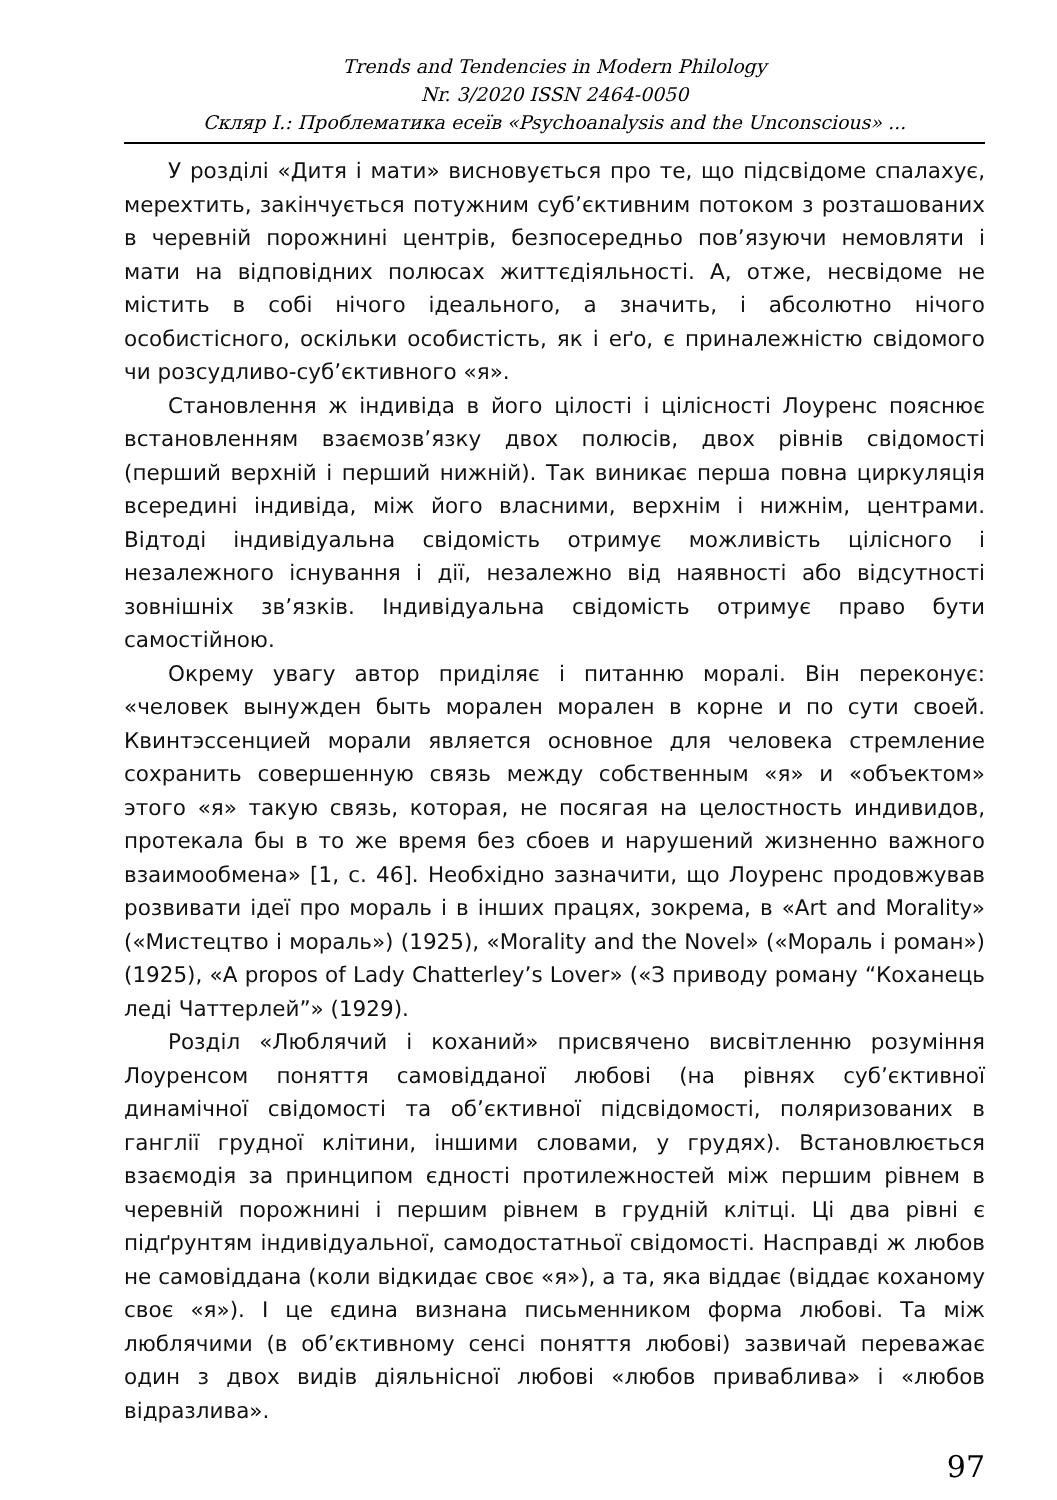Trends and Tendencies in Modern Philology
Nr. 3/2020 ISSN 2464-0050
Скляр І.: Проблематика есеїв «Psychoanalysis and the Unconscious» ...
У розділі «Дитя і мати» висновується про те, що підсвідоме спалахує, мерехтить, закінчується потужним суб’єктивним потоком з розташованих в черевній порожнині центрів, безпосередньо пов’язуючи немовляти і мати на відповідних полюсах життєдіяльності. А, отже, несвідоме не містить в собі нічого ідеального, а значить, і абсолютно нічого особистісного, оскільки особистість, як і еґо, є приналежністю свідомого чи розсудливо-суб’єктивного «я».
Становлення ж індивіда в його цілості і цілісності Лоуренс пояснює встановленням взаємозв’язку двох полюсів, двох рівнів свідомості (перший верхній і перший нижній). Так виникає перша повна циркуляція всередині індивіда, між його власними, верхнім і нижнім, центрами. Відтоді індивідуальна свідомість отримує можливість цілісного і незалежного існування і дії, незалежно від наявності або відсутності зовнішніх зв’язків. Індивідуальна свідомість отримує право бути самостійною.
Окрему увагу автор приділяє і питанню моралі. Він переконує: «человек вынужден быть морален морален в корне и по сути своей. Квинтэссенцией морали является основное для человека стремление сохранить совершенную связь между собственным «я» и «объектом» этого «я» такую связь, которая, не посягая на целостность индивидов, протекала бы в то же время без сбоев и нарушений жизненно важного взаимообмена» [1, с. 46]. Необхідно зазначити, що Лоуренс продовжував розвивати ідеї про мораль і в інших працях, зокрема, в «Art and Morality» («Мистецтво і мораль») (1925), «Morality and the Novel» («Мораль і роман») (1925), «A propos of Lady Chatterley’s Lover» («З приводу роману “Коханець леді Чаттерлей”» (1929).
Розділ «Люблячий і коханий» присвячено висвітленню розуміння Лоуренсом поняття самовідданої любові (на рівнях суб’єктивної динамічної свідомості та об’єктивної підсвідомості, поляризованих в ганглії грудної клітини, іншими словами, у грудях). Встановлюється взаємодія за принципом єдності протилежностей між першим рівнем в черевній порожнині і першим рівнем в грудній клітці. Ці два рівні є підґрунтям індивідуальної, самодостатньої свідомості. Насправді ж любов не самовіддана (коли відкидає своє «я»), а та, яка віддає (віддає коханому своє «я»). І це єдина визнана письменником форма любові. Та між люблячими (в об’єктивному сенсі поняття любові) зазвичай переважає один з двох видів діяльнісної любові «любов приваблива» і «любов відразлива».
97